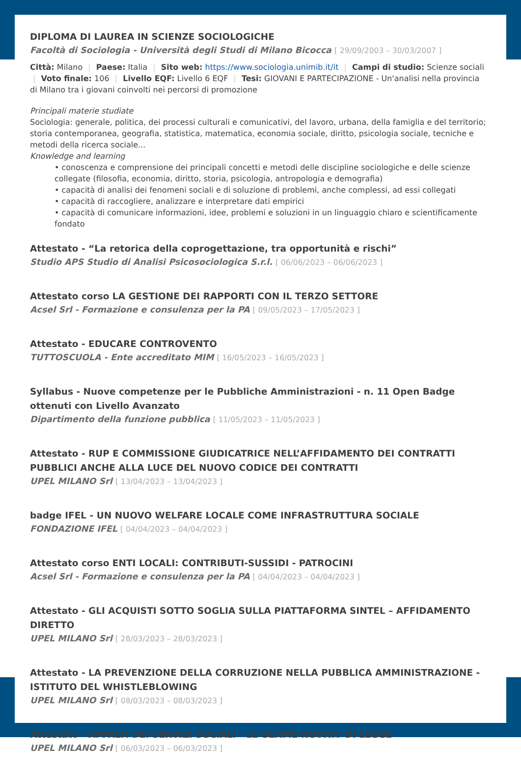DIPLOMA DI LAUREA IN SCIENZE SOCIOLOGICHE
Facoltà di Sociologia - Università degli Studi di Milano Bicocca [ 29/09/2003 – 30/03/2007 ]
Città: Milano | Paese: Italia | Sito web: https://www.sociologia.unimib.it/it | Campi di studio: Scienze sociali | Voto finale: 106 | Livello EQF: Livello 6 EQF | Tesi: GIOVANI E PARTECIPAZIONE - Un'analisi nella provincia di Milano tra i giovani coinvolti nei percorsi di promozione
Principali materie studiate
Sociologia: generale, politica, dei processi culturali e comunicativi, del lavoro, urbana, della famiglia e del territorio; storia contemporanea, geografia, statistica, matematica, economia sociale, diritto, psicologia sociale, tecniche e metodi della ricerca sociale...
Knowledge and learning
• conoscenza e comprensione dei principali concetti e metodi delle discipline sociologiche e delle scienze collegate (filosofia, economia, diritto, storia, psicologia, antropologia e demografia)
• capacità di analisi dei fenomeni sociali e di soluzione di problemi, anche complessi, ad essi collegati
• capacità di raccogliere, analizzare e interpretare dati empirici
• capacità di comunicare informazioni, idee, problemi e soluzioni in un linguaggio chiaro e scientificamente fondato
Attestato - “La retorica della coprogettazione, tra opportunità e rischi”
Studio APS Studio di Analisi Psicosociologica S.r.l. [ 06/06/2023 – 06/06/2023 ]
Attestato corso LA GESTIONE DEI RAPPORTI CON IL TERZO SETTORE
Acsel Srl - Formazione e consulenza per la PA [ 09/05/2023 – 17/05/2023 ]
Attestato - EDUCARE CONTROVENTO
TUTTOSCUOLA - Ente accreditato MIM [ 16/05/2023 – 16/05/2023 ]
Syllabus - Nuove competenze per le Pubbliche Amministrazioni - n. 11 Open Badge ottenuti con Livello Avanzato
Dipartimento della funzione pubblica [ 11/05/2023 – 11/05/2023 ]
Attestato - RUP E COMMISSIONE GIUDICATRICE NELL’AFFIDAMENTO DEI CONTRATTI PUBBLICI ANCHE ALLA LUCE DEL NUOVO CODICE DEI CONTRATTI
UPEL MILANO Srl [ 13/04/2023 – 13/04/2023 ]
badge IFEL - UN NUOVO WELFARE LOCALE COME INFRASTRUTTURA SOCIALE
FONDAZIONE IFEL [ 04/04/2023 – 04/04/2023 ]
Attestato corso ENTI LOCALI: CONTRIBUTI-SUSSIDI - PATROCINI
Acsel Srl - Formazione e consulenza per la PA [ 04/04/2023 – 04/04/2023 ]
Attestato - GLI ACQUISTI SOTTO SOGLIA SULLA PIATTAFORMA SINTEL – AFFIDAMENTO DIRETTO
UPEL MILANO Srl [ 28/03/2023 – 28/03/2023 ]
Attestato - LA PREVENZIONE DELLA CORRUZIONE NELLA PUBBLICA AMMINISTRAZIONE - ISTITUTO DEL WHISTLEBLOWING
UPEL MILANO Srl [ 08/03/2023 – 08/03/2023 ]
Attestato - APPALTI DEI SERVIZI SOCIALI - LE ULTIME NOVITA' DI LEGGE
UPEL MILANO Srl [ 06/03/2023 – 06/03/2023 ]